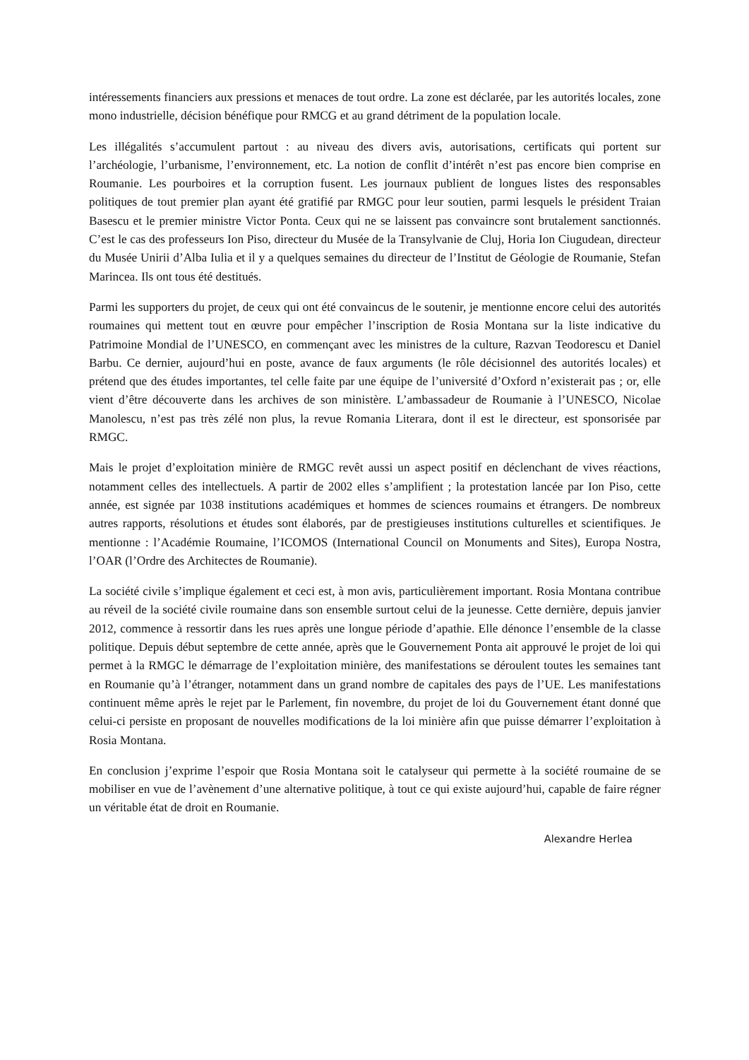intéressements financiers aux pressions et menaces de tout ordre. La zone est déclarée, par les autorités locales, zone mono industrielle, décision bénéfique pour RMCG et au grand détriment de la population locale.
Les illégalités s’accumulent partout : au niveau des divers avis, autorisations, certificats qui portent sur l’archéologie, l’urbanisme, l’environnement, etc. La notion de conflit d’intérêt n’est pas encore bien comprise en Roumanie. Les pourboires et la corruption fusent. Les journaux publient de longues listes des responsables politiques de tout premier plan ayant été gratifié par RMGC pour leur soutien, parmi lesquels le président Traian Basescu et le premier ministre Victor Ponta. Ceux qui ne se laissent pas convaincre sont brutalement sanctionnés. C’est le cas des professeurs Ion Piso, directeur du Musée de la Transylvanie de Cluj, Horia Ion Ciugudean, directeur du Musée Unirii d’Alba Iulia et il y a quelques semaines du directeur de l’Institut de Géologie de Roumanie, Stefan Marincea. Ils ont tous été destitués.
Parmi les supporters du projet, de ceux qui ont été convaincus de le soutenir, je mentionne encore celui des autorités roumaines qui mettent tout en œuvre pour empêcher l’inscription de Rosia Montana sur la liste indicative du Patrimoine Mondial de l’UNESCO, en commençant avec les ministres de la culture, Razvan Teodorescu et Daniel Barbu. Ce dernier, aujourd’hui en poste, avance de faux arguments (le rôle décisionnel des autorités locales) et prétend que des études importantes, tel celle faite par une équipe de l’université d’Oxford n’existerait pas ; or, elle vient d’être découverte dans les archives de son ministère. L’ambassadeur de Roumanie à l’UNESCO, Nicolae Manolescu, n’est pas très zélé non plus, la revue Romania Literara, dont il est le directeur, est sponsorisée par RMGC.
Mais le projet d’exploitation minière de RMGC revêt aussi un aspect positif en déclenchant de vives réactions, notamment celles des intellectuels. A partir de 2002 elles s’amplifient ; la protestation lancée par Ion Piso, cette année, est signée par 1038 institutions académiques et hommes de sciences roumains et étrangers. De nombreux autres rapports, résolutions et études sont élaborés, par de prestigieuses institutions culturelles et scientifiques. Je mentionne : l’Académie Roumaine, l’ICOMOS (International Council on Monuments and Sites), Europa Nostra, l’OAR (l’Ordre des Architectes de Roumanie).
La société civile s’implique également et ceci est, à mon avis, particulièrement important. Rosia Montana contribue au réveil de la société civile roumaine dans son ensemble surtout celui de la jeunesse. Cette dernière, depuis janvier 2012, commence à ressortir dans les rues après une longue période d’apathie. Elle dénonce l’ensemble de la classe politique. Depuis début septembre de cette année, après que le Gouvernement Ponta ait approuvé le projet de loi qui permet à la RMGC le démarrage de l’exploitation minière, des manifestations se déroulent toutes les semaines tant en Roumanie qu’à l’étranger, notamment dans un grand nombre de capitales des pays de l’UE. Les manifestations continuent même après le rejet par le Parlement, fin novembre, du projet de loi du Gouvernement étant donné que celui-ci persiste en proposant de nouvelles modifications de la loi minière afin que puisse démarrer l’exploitation à Rosia Montana.
En conclusion j’exprime l’espoir que Rosia Montana soit le catalyseur qui permette à la société roumaine de se mobiliser en vue de l’avènement d’une alternative politique, à tout ce qui existe aujourd’hui, capable de faire régner un véritable état de droit en Roumanie.
Alexandre Herlea